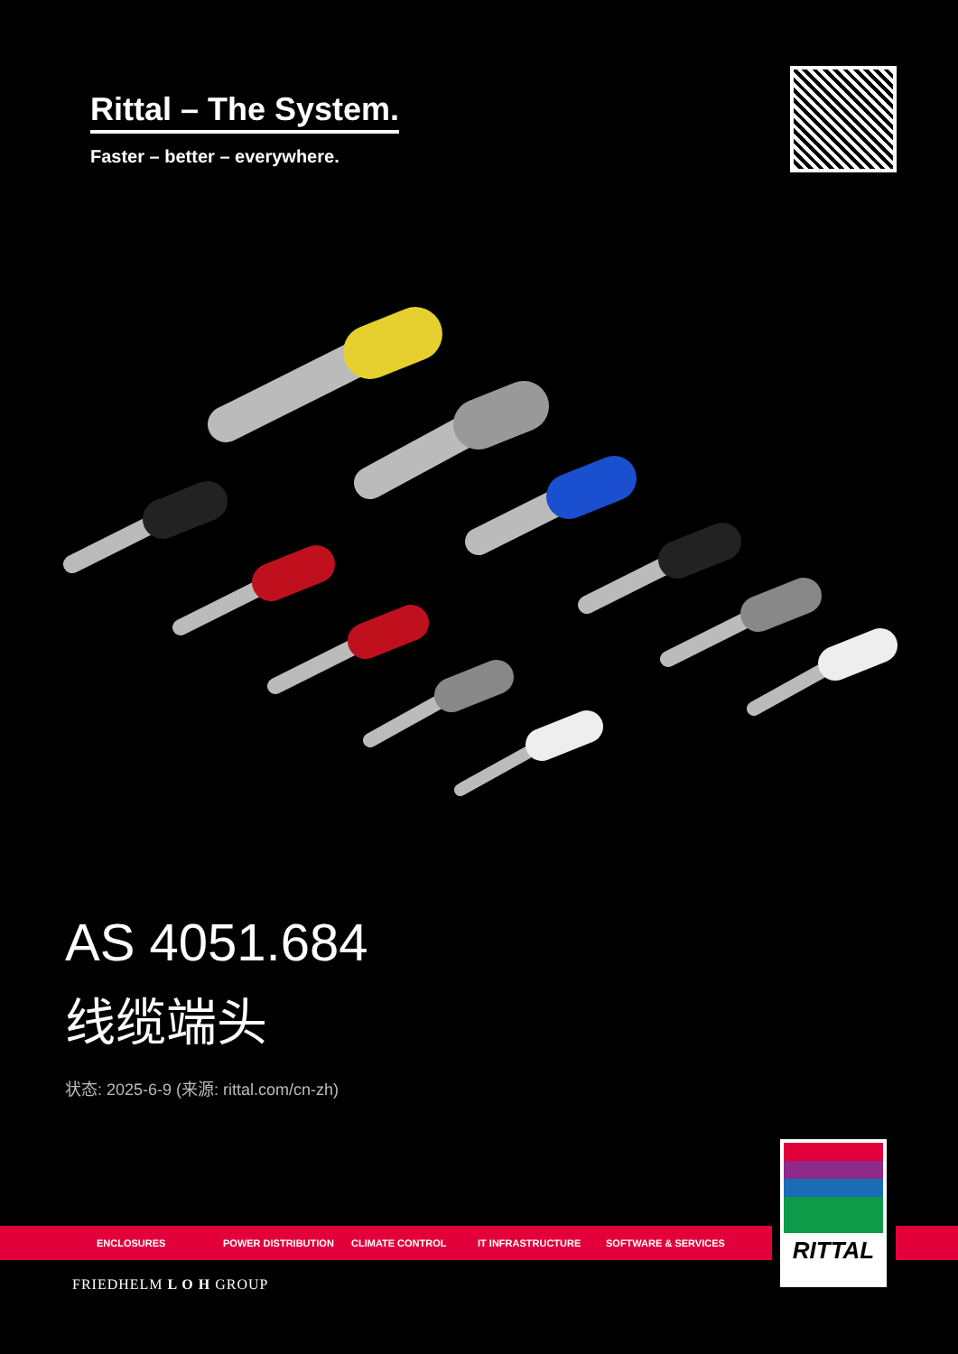Rittal – The System.
Faster – better – everywhere.
AS 4051.684
线缆端头
状态: 2025-6-9 (来源: rittal.com/cn-zh)
ENCLOSURES POWER DISTRIBUTION CLIMATE CONTROL IT INFRASTRUCTURE SOFTWARE & SERVICES
RITTAL
FRIEDHELM L O H GROUP